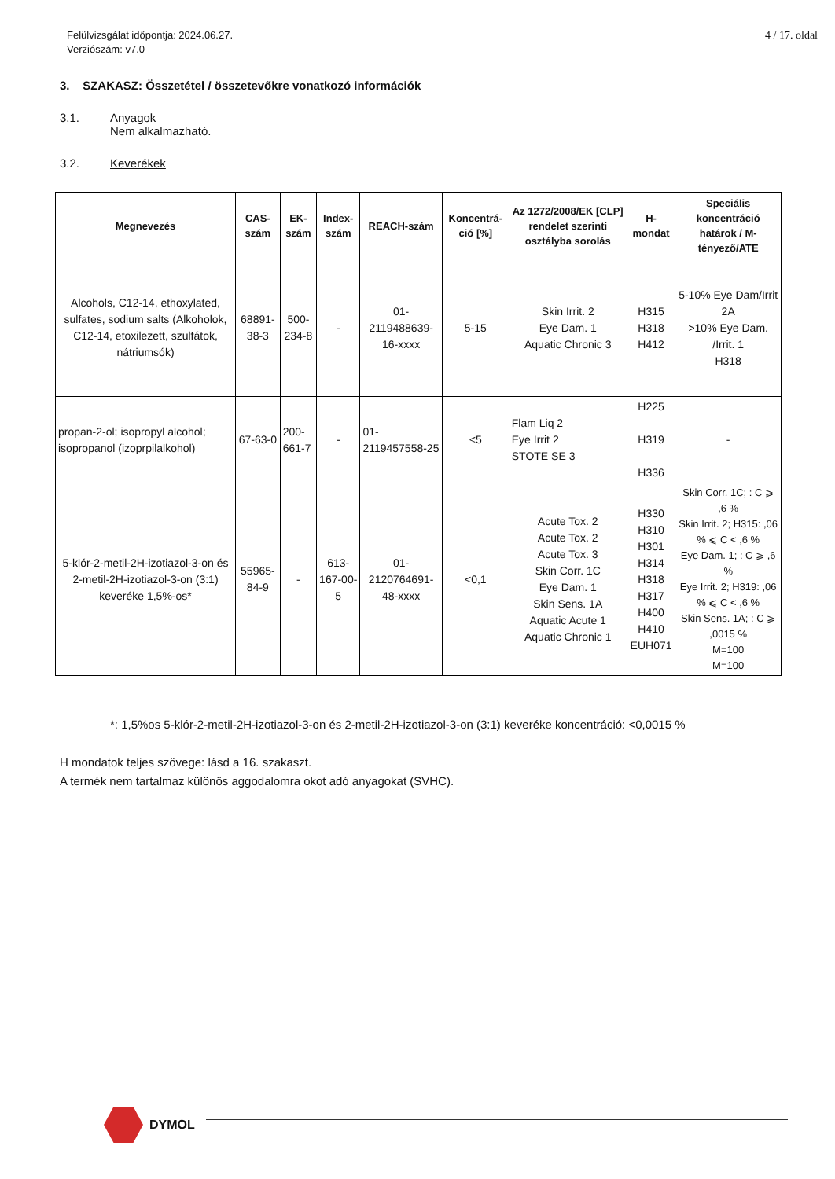Felülvizsgálat időpontja: 2024.06.27.
Verziószám: v7.0
4 / 17. oldal
3. SZAKASZ: Összetétel / összetevőkre vonatkozó információk
3.1. Anyagok
Nem alkalmazható.
3.2. Keverékek
| Megnevezés | CAS-szám | EK-szám | Index-szám | REACH-szám | Koncentrá-ció [%] | Az 1272/2008/EK [CLP] rendelet szerinti osztályba sorolás | H-mondat | Speciális koncentráció határok / M-tényező/ATE |
| --- | --- | --- | --- | --- | --- | --- | --- | --- |
| Alcohols, C12-14, ethoxylated, sulfates, sodium salts (Alkoholok, C12-14, etoxilezett, szulfátok, nátriumsók) | 68891-38-3 | 500-234-8 | - | 01-2119488639-16-xxxx | 5-15 | Skin Irrit. 2 Eye Dam. 1 Aquatic Chronic 3 | H315 H318 H412 | 5-10% Eye Dam/Irrit 2A >10% Eye Dam. /Irrit. 1 H318 |
| propan-2-ol; isopropyl alcohol; isopropanol (izoprpilalkohol) | 67-63-0 | 200-661-7 | - | 01-2119457558-25 | <5 | Flam Liq 2 Eye Irrit 2 STOTE SE 3 | H225 H319 H336 | - |
| 5-klór-2-metil-2H-izotiazol-3-on és 2-metil-2H-izotiazol-3-on (3:1) keveréke 1,5%-os* | 55965-84-9 | - | 613-167-00-5 | 01-2120764691-48-xxxx | <0,1 | Acute Tox. 2 Acute Tox. 2 Acute Tox. 3 Skin Corr. 1C Eye Dam. 1 Skin Sens. 1A Aquatic Acute 1 Aquatic Chronic 1 | H330 H310 H301 H314 H318 H317 H400 H410 EUH071 | Skin Corr. 1C; : C ⩾ ,6 % Skin Irrit. 2; H315: ,06 % ⩽ C < ,6 % Eye Dam. 1; : C ⩾ ,6 % Eye Irrit. 2; H319: ,06 % ⩽ C < ,6 % Skin Sens. 1A; : C ⩾ ,0015 % M=100 M=100 |
*: 1,5%os 5-klór-2-metil-2H-izotiazol-3-on és 2-metil-2H-izotiazol-3-on (3:1) keveréke koncentráció: <0,0015 %
H mondatok teljes szövege: lásd a 16. szakaszt.
A termék nem tartalmaz különös aggodalomra okot adó anyagokat (SVHC).
DYMOL